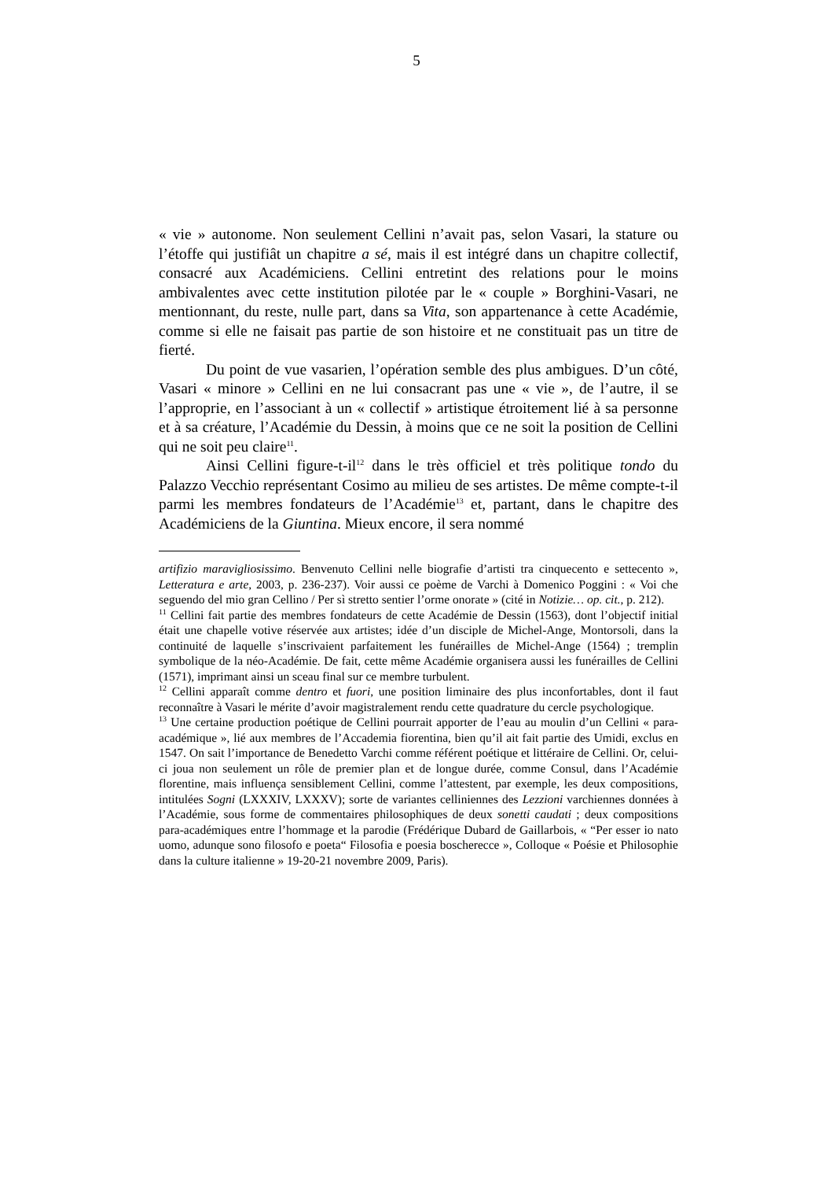5
« vie » autonome. Non seulement Cellini n’avait pas, selon Vasari, la stature ou l’étoffe qui justifiât un chapitre a sé, mais il est intégré dans un chapitre collectif, consacré aux Académiciens. Cellini entretint des relations pour le moins ambivalentes avec cette institution pilotée par le « couple » Borghini-Vasari, ne mentionnant, du reste, nulle part, dans sa Vita, son appartenance à cette Académie, comme si elle ne faisait pas partie de son histoire et ne constituait pas un titre de fierté.
Du point de vue vasarien, l’opération semble des plus ambigues. D’un côté, Vasari « minore » Cellini en ne lui consacrant pas une « vie », de l’autre, il se l’approprie, en l’associant à un « collectif » artistique étroitement lié à sa personne et à sa créature, l’Académie du Dessin, à moins que ce ne soit la position de Cellini qui ne soit peu claire<sup>11</sup>.
Ainsi Cellini figure-t-il<sup>12</sup> dans le très officiel et très politique tondo du Palazzo Vecchio représentant Cosimo au milieu de ses artistes. De même compte-t-il parmi les membres fondateurs de l’Académie<sup>13</sup> et, partant, dans le chapitre des Académiciens de la Giuntina. Mieux encore, il sera nommé
artifizio maravigliosissimo. Benvenuto Cellini nelle biografie d’artisti tra cinquecento e settecento », Letteratura e arte, 2003, p. 236-237). Voir aussi ce poème de Varchi à Domenico Poggini : « Voi che seguendo del mio gran Cellino / Per sì stretto sentier l’orme onorate » (cité in Notizie… op. cit., p. 212).
<sup>11</sup> Cellini fait partie des membres fondateurs de cette Académie de Dessin (1563), dont l’objectif initial était une chapelle votive réservée aux artistes; idée d’un disciple de Michel-Ange, Montorsoli, dans la continuité de laquelle s’inscrivaient parfaitement les funérailles de Michel-Ange (1564) ; tremplin symbolique de la néo-Académie. De fait, cette même Académie organisera aussi les funérailles de Cellini (1571), imprimant ainsi un sceau final sur ce membre turbulent.
<sup>12</sup> Cellini apparaît comme dentro et fuori, une position liminaire des plus inconfortables, dont il faut reconnaître à Vasari le mérite d’avoir magistralement rendu cette quadrature du cercle psychologique.
<sup>13</sup> Une certaine production poétique de Cellini pourrait apporter de l’eau au moulin d’un Cellini « para-académique », lié aux membres de l’Accademia fiorentina, bien qu’il ait fait partie des Umidi, exclus en 1547. On sait l’importance de Benedetto Varchi comme référent poétique et littéraire de Cellini. Or, celui-ci joua non seulement un rôle de premier plan et de longue durée, comme Consul, dans l’Académie florentine, mais influença sensiblement Cellini, comme l’attestent, par exemple, les deux compositions, intitulées Sogni (LXXXIV, LXXXV); sorte de variantes celliniennes des Lezzioni varchiennes données à l’Académie, sous forme de commentaires philosophiques de deux sonetti caudati ; deux compositions para-académiques entre l’hommage et la parodie (Frédérique Dubard de Gaillarbois, « “Per esser io nato uomo, adunque sono filosofo e poeta“ Filosofia e poesia boscherecce », Colloque « Poésie et Philosophie dans la culture italienne » 19-20-21 novembre 2009, Paris).